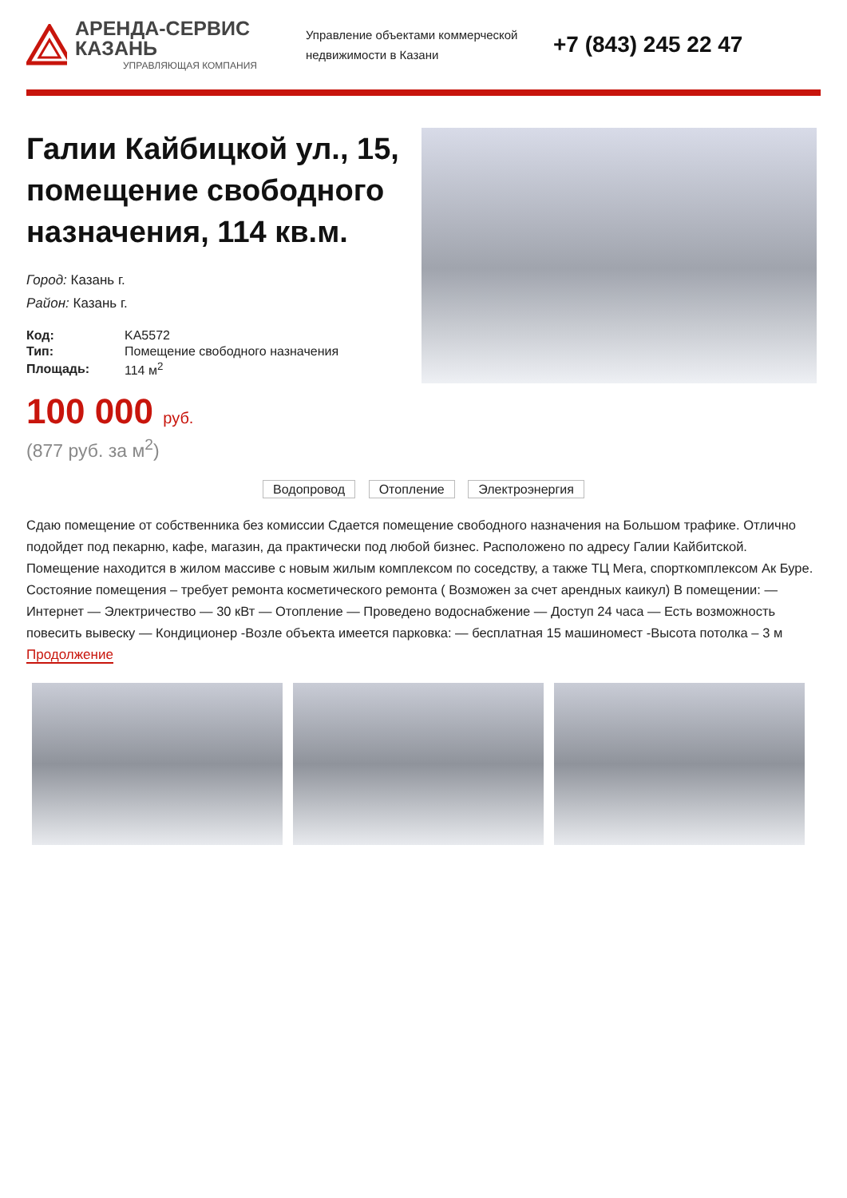АРЕНДА-СЕРВИС КАЗАНЬ
УПРАВЛЯЮЩАЯ КОМПАНИЯ
Управление объектами коммерческой недвижимости в Казани
+7 (843) 245 22 47
Галии Кайбицкой ул., 15, помещение свободного назначения, 114 кв.м.
Город: Казань г.
Район: Казань г.
| Код: | KA5572 |
| Тип: | Помещение свободного назначения |
| Площадь: | 114 м<sup>2</sup> |
100 000 руб.
(877 руб. за м<sup>2</sup>)
Водопровод Отопление Электроэнергия
Сдаю помещение от собственника без комиссии Сдается помещение свободного назначения на Большом трафике. Отлично подойдет под пекарню, кафе, магазин, да практически под любой бизнес. Расположено по адресу Галии Кайбитской. Помещение находится в жилом массиве с новым жилым комплексом по соседству, а также ТЦ Мега, спорткомплексом Ак Буре. Состояние помещения – требует ремонта косметического ремонта ( Возможен за счет арендных каикул) В помещении: — Интернет — Электричество — 30 кВт — Отопление — Проведено водоснабжение — Доступ 24 часа — Есть возможность повесить вывеску — Кондиционер -Возле объекта имеется парковка: — бесплатная 15 машиномест -Высота потолка – 3 м
Продолжение